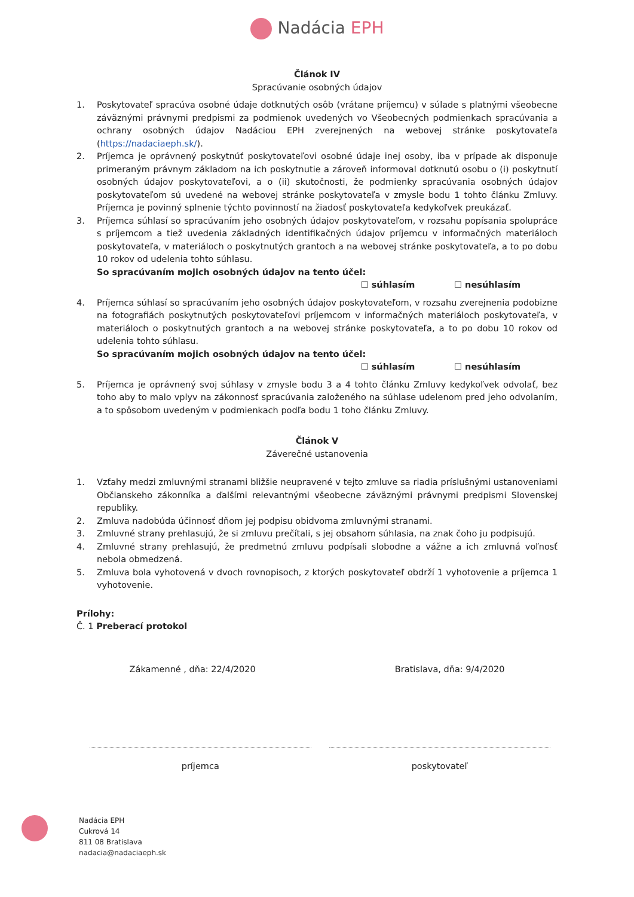Nadácia EPH
Článok IV
Spracúvanie osobných údajov
1. Poskytovateľ spracúva osobné údaje dotknutých osôb (vrátane príjemcu) v súlade s platnými všeobecne záväznými právnymi predpismi za podmienok uvedených vo Všeobecných podmienkach spracúvania a ochrany osobných údajov Nadáciou EPH zverejnených na webovej stránke poskytovateľa (https://nadaciaeph.sk/).
2. Príjemca je oprávnený poskytnúť poskytovateľovi osobné údaje inej osoby, iba v prípade ak disponuje primeraným právnym základom na ich poskytnutie a zároveň informoval dotknutú osobu o (i) poskytnutí osobných údajov poskytovateľovi, a o (ii) skutočnosti, že podmienky spracúvania osobných údajov poskytovateľom sú uvedené na webovej stránke poskytovateľa v zmysle bodu 1 tohto článku Zmluvy. Príjemca je povinný splnenie týchto povinností na žiadosť poskytovateľa kedykoľvek preukázať.
3. Príjemca súhlasí so spracúvaním jeho osobných údajov poskytovateľom, v rozsahu popísania spolupráce s príjemcom a tiež uvedenia základných identifikačných údajov príjemcu v informačných materiáloch poskytovateľa, v materiáloch o poskytnutých grantoch a na webovej stránke poskytovateľa, a to po dobu 10 rokov od udelenia tohto súhlasu.
So spracúvaním mojich osobných údajov na tento účel:
☐ súhlasím ☐ nesúhlasím
4. Príjemca súhlasí so spracúvaním jeho osobných údajov poskytovateľom, v rozsahu zverejnenia podobizne na fotografiách poskytnutých poskytovateľovi príjemcom v informačných materiáloch poskytovateľa, v materiáloch o poskytnutých grantoch a na webovej stránke poskytovateľa, a to po dobu 10 rokov od udelenia tohto súhlasu.
So spracúvaním mojich osobných údajov na tento účel:
☐ súhlasím ☐ nesúhlasím
5. Príjemca je oprávnený svoj súhlasy v zmysle bodu 3 a 4 tohto článku Zmluvy kedykoľvek odvolať, bez toho aby to malo vplyv na zákonnosť spracúvania založeného na súhlase udelenom pred jeho odvolaním, a to spôsobom uvedeným v podmienkach podľa bodu 1 toho článku Zmluvy.
Článok V
Záverečné ustanovenia
1. Vzťahy medzi zmluvnými stranami bližšie neupravené v tejto zmluve sa riadia príslušnými ustanoveniami Občianskeho zákonníka a ďalšími relevantnými všeobecne záväznými právnymi predpismi Slovenskej republiky.
2. Zmluva nadobúda účinnosť dňom jej podpisu obidvoma zmluvnými stranami.
3. Zmluvné strany prehlasujú, že si zmluvu prečítali, s jej obsahom súhlasia, na znak čoho ju podpisujú.
4. Zmluvné strany prehlasujú, že predmetnú zmluvu podpísali slobodne a vážne a ich zmluvná voľnosť nebola obmedzená.
5. Zmluva bola vyhotovená v dvoch rovnopisoch, z ktorých poskytovateľ obdrží 1 vyhotovenie a príjemca 1 vyhotovenie.
Prílohy:
Č. 1 Preberací protokol
Zákamenné , dňa: 22/4/2020 Bratislava, dňa: 9/4/2020
príjemca poskytovateľ
Nadácia EPH
Cukrová 14
811 08 Bratislava
nadacia@nadaciaeph.sk